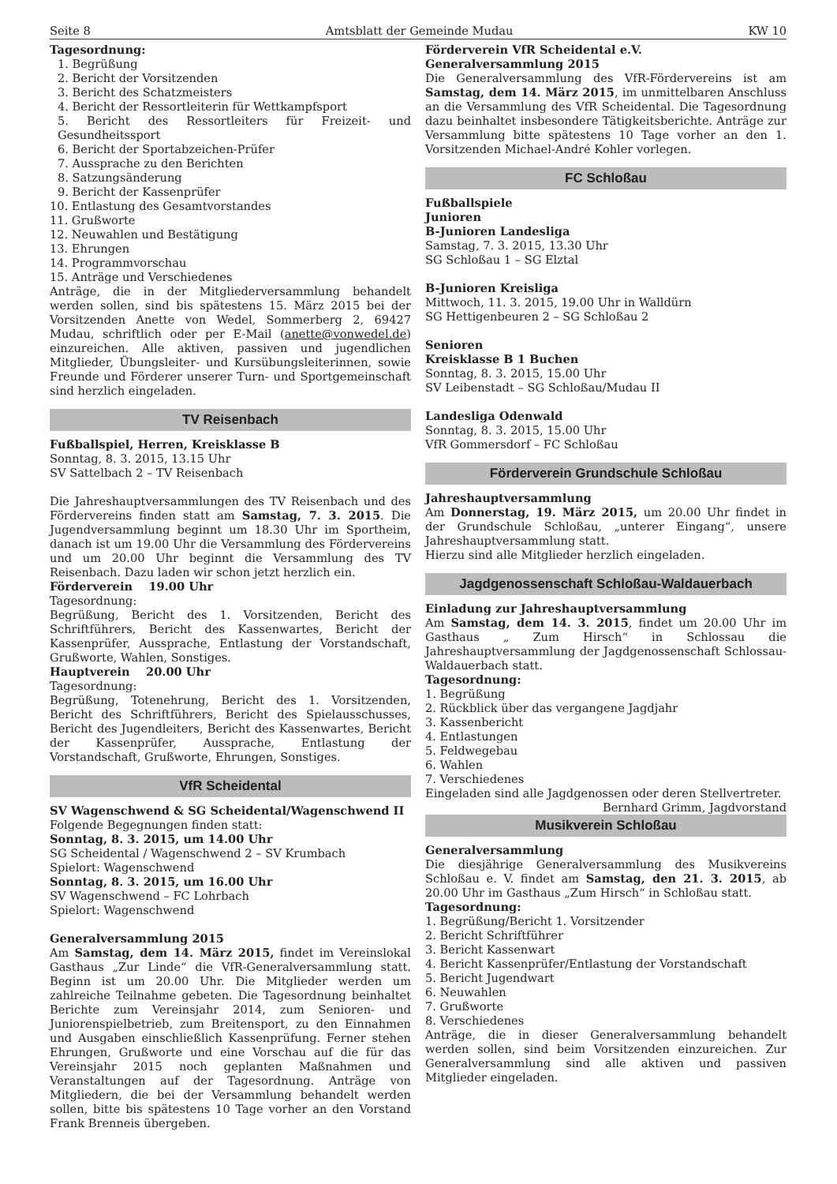Seite 8 Amtsblatt der Gemeinde Mudau KW 10
Tagesordnung:
1. Begrüßung
2. Bericht der Vorsitzenden
3. Bericht des Schatzmeisters
4. Bericht der Ressortleiterin für Wettkampfsport
5. Bericht des Ressortleiters für Freizeit- und Gesundheitssport
6. Bericht der Sportabzeichen-Prüfer
7. Aussprache zu den Berichten
8. Satzungsänderung
9. Bericht der Kassenprüfer
10. Entlastung des Gesamtvorstandes
11. Grußworte
12. Neuwahlen und Bestätigung
13. Ehrungen
14. Programmvorschau
15. Anträge und Verschiedenes
Anträge, die in der Mitgliederversammlung behandelt werden sollen, sind bis spätestens 15. März 2015 bei der Vorsitzenden Anette von Wedel, Sommerberg 2, 69427 Mudau, schriftlich oder per E-Mail (anette@vonwedel.de) einzureichen. Alle aktiven, passiven und jugendlichen Mitglieder, Übungsleiter- und Kursübungsleiterinnen, sowie Freunde und Förderer unserer Turn- und Sportgemeinschaft sind herzlich eingeladen.
TV Reisenbach
Fußballspiel, Herren, Kreisklasse B
Sonntag, 8. 3. 2015, 13.15 Uhr
SV Sattelbach 2 – TV Reisenbach
Die Jahreshauptversammlungen des TV Reisenbach und des Fördervereins finden statt am Samstag, 7. 3. 2015. Die Jugendversammlung beginnt um 18.30 Uhr im Sportheim, danach ist um 19.00 Uhr die Versammlung des Fördervereins und um 20.00 Uhr beginnt die Versammlung des TV Reisenbach. Dazu laden wir schon jetzt herzlich ein.
Förderverein 19.00 Uhr
Tagesordnung:
Begrüßung, Bericht des 1. Vorsitzenden, Bericht des Schriftführers, Bericht des Kassenwartes, Bericht der Kassenprüfer, Aussprache, Entlastung der Vorstandschaft, Grußworte, Wahlen, Sonstiges.
Hauptverein 20.00 Uhr
Tagesordnung:
Begrüßung, Totenehrung, Bericht des 1. Vorsitzenden, Bericht des Schriftführers, Bericht des Spielausschusses, Bericht des Jugendleiters, Bericht des Kassenwartes, Bericht der Kassenprüfer, Aussprache, Entlastung der Vorstandschaft, Grußworte, Ehrungen, Sonstiges.
VfR Scheidental
SV Wagenschwend & SG Scheidental/Wagenschwend II
Folgende Begegnungen finden statt:
Sonntag, 8. 3. 2015, um 14.00 Uhr
SG Scheidental / Wagenschwend 2 – SV Krumbach
Spielort: Wagenschwend
Sonntag, 8. 3. 2015, um 16.00 Uhr
SV Wagenschwend – FC Lohrbach
Spielort: Wagenschwend
Generalversammlung 2015
Am Samstag, dem 14. März 2015, findet im Vereinslokal Gasthaus „Zur Linde“ die VfR-Generalversammlung statt. Beginn ist um 20.00 Uhr. Die Mitglieder werden um zahlreiche Teilnahme gebeten. Die Tagesordnung beinhaltet Berichte zum Vereinsjahr 2014, zum Senioren- und Juniorenspielbetrieb, zum Breitensport, zu den Einnahmen und Ausgaben einschließlich Kassenprüfung. Ferner stehen Ehrungen, Grußworte und eine Vorschau auf die für das Vereinsjahr 2015 noch geplanten Maßnahmen und Veranstaltungen auf der Tagesordnung. Anträge von Mitgliedern, die bei der Versammlung behandelt werden sollen, bitte bis spätestens 10 Tage vorher an den Vorstand Frank Brenneis übergeben.
Förderverein VfR Scheidental e.V.
Generalversammlung 2015
Die Generalversammlung des VfR-Fördervereins ist am Samstag, dem 14. März 2015, im unmittelbaren Anschluss an die Versammlung des VfR Scheidental. Die Tagesordnung dazu beinhaltet insbesondere Tätigkeitsberichte. Anträge zur Versammlung bitte spätestens 10 Tage vorher an den 1. Vorsitzenden Michael-André Kohler vorlegen.
FC Schloßau
Fußballspiele
Junioren
B-Junioren Landesliga
Samstag, 7. 3. 2015, 13.30 Uhr
SG Schloßau 1 – SG Elztal
B-Junioren Kreisliga
Mittwoch, 11. 3. 2015, 19.00 Uhr in Walldürn
SG Hettigenbeuren 2 – SG Schloßau 2
Senioren
Kreisklasse B 1 Buchen
Sonntag, 8. 3. 2015, 15.00 Uhr
SV Leibenstadt – SG Schloßau/Mudau II
Landesliga Odenwald
Sonntag, 8. 3. 2015, 15.00 Uhr
VfR Gommersdorf – FC Schloßau
Förderverein Grundschule Schloßau
Jahreshauptversammlung
Am Donnerstag, 19. März 2015, um 20.00 Uhr findet in der Grundschule Schloßau, „unterer Eingang“, unsere Jahreshauptversammlung statt.
Hierzu sind alle Mitglieder herzlich eingeladen.
Jagdgenossenschaft Schloßau-Waldauerbach
Einladung zur Jahreshauptversammlung
Am Samstag, dem 14. 3. 2015, findet um 20.00 Uhr im Gasthaus „ Zum Hirsch“ in Schlossau die Jahreshauptversammlung der Jagdgenossenschaft Schlossau-Waldauerbach statt.
Tagesordnung:
1. Begrüßung
2. Rückblick über das vergangene Jagdjahr
3. Kassenbericht
4. Entlastungen
5. Feldwegebau
6. Wahlen
7. Verschiedenes
Eingeladen sind alle Jagdgenossen oder deren Stellvertreter. Bernhard Grimm, Jagdvorstand
Musikverein Schloßau
Generalversammlung
Die diesjährige Generalversammlung des Musikvereins Schloßau e. V. findet am Samstag, den 21. 3. 2015, ab 20.00 Uhr im Gasthaus „Zum Hirsch“ in Schloßau statt.
Tagesordnung:
1. Begrüßung/Bericht 1. Vorsitzender
2. Bericht Schriftführer
3. Bericht Kassenwart
4. Bericht Kassenprüfer/Entlastung der Vorstandschaft
5. Bericht Jugendwart
6. Neuwahlen
7. Grußworte
8. Verschiedenes
Anträge, die in dieser Generalversammlung behandelt werden sollen, sind beim Vorsitzenden einzureichen. Zur Generalversammlung sind alle aktiven und passiven Mitglieder eingeladen.